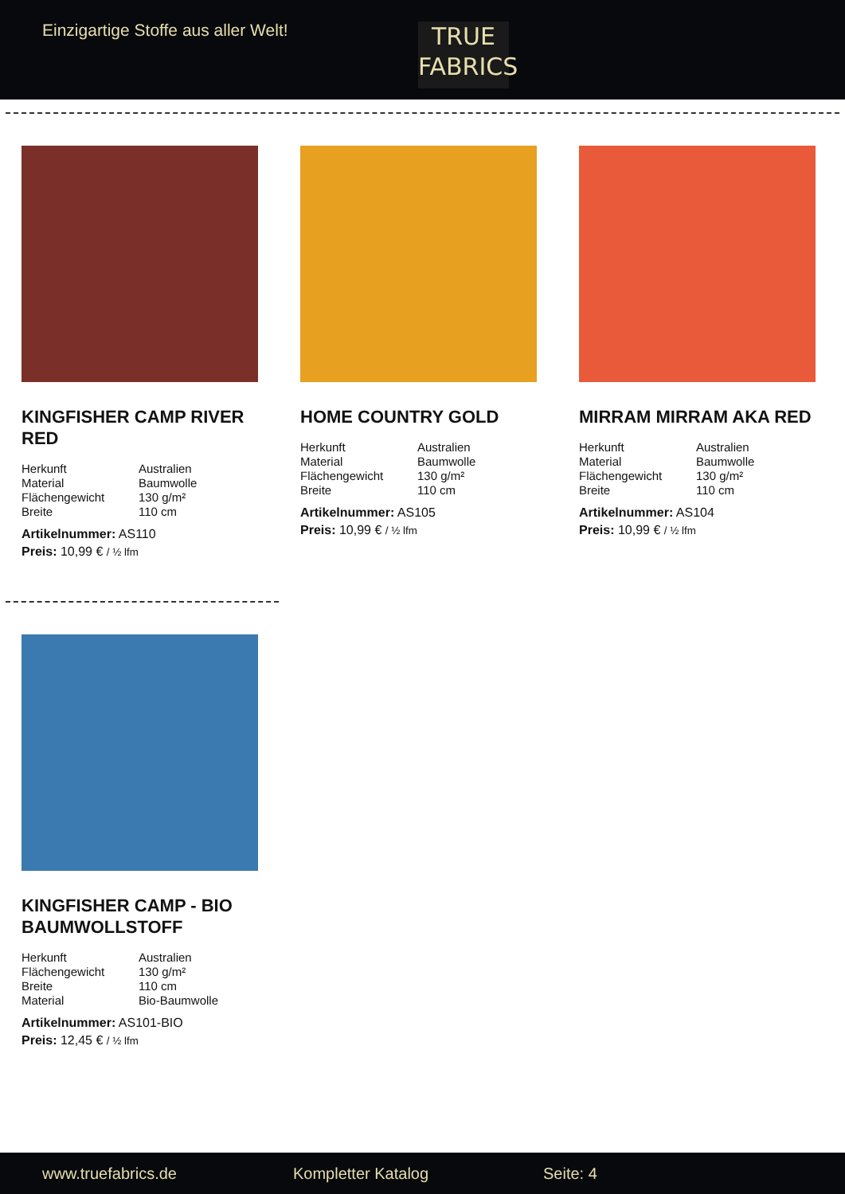Einzigartige Stoffe aus aller Welt!
TRUE
FABRICS
KINGFISHER CAMP RIVER RED
| Herkunft | Australien |
| Material | Baumwolle |
| Flächengewicht | 130 g/m² |
| Breite | 110 cm |
Artikelnummer: AS110
Preis: 10,99 € / ½ lfm
HOME COUNTRY GOLD
| Herkunft | Australien |
| Material | Baumwolle |
| Flächengewicht | 130 g/m² |
| Breite | 110 cm |
Artikelnummer: AS105
Preis: 10,99 € / ½ lfm
MIRRAM MIRRAM AKA RED
| Herkunft | Australien |
| Material | Baumwolle |
| Flächengewicht | 130 g/m² |
| Breite | 110 cm |
Artikelnummer: AS104
Preis: 10,99 € / ½ lfm
KINGFISHER CAMP - BIO BAUMWOLLSTOFF
| Herkunft | Australien |
| Flächengewicht | 130 g/m² |
| Breite | 110 cm |
| Material | Bio-Baumwolle |
Artikelnummer: AS101-BIO
Preis: 12,45 € / ½ lfm
www.truefabrics.de Kompletter Katalog Seite: 4